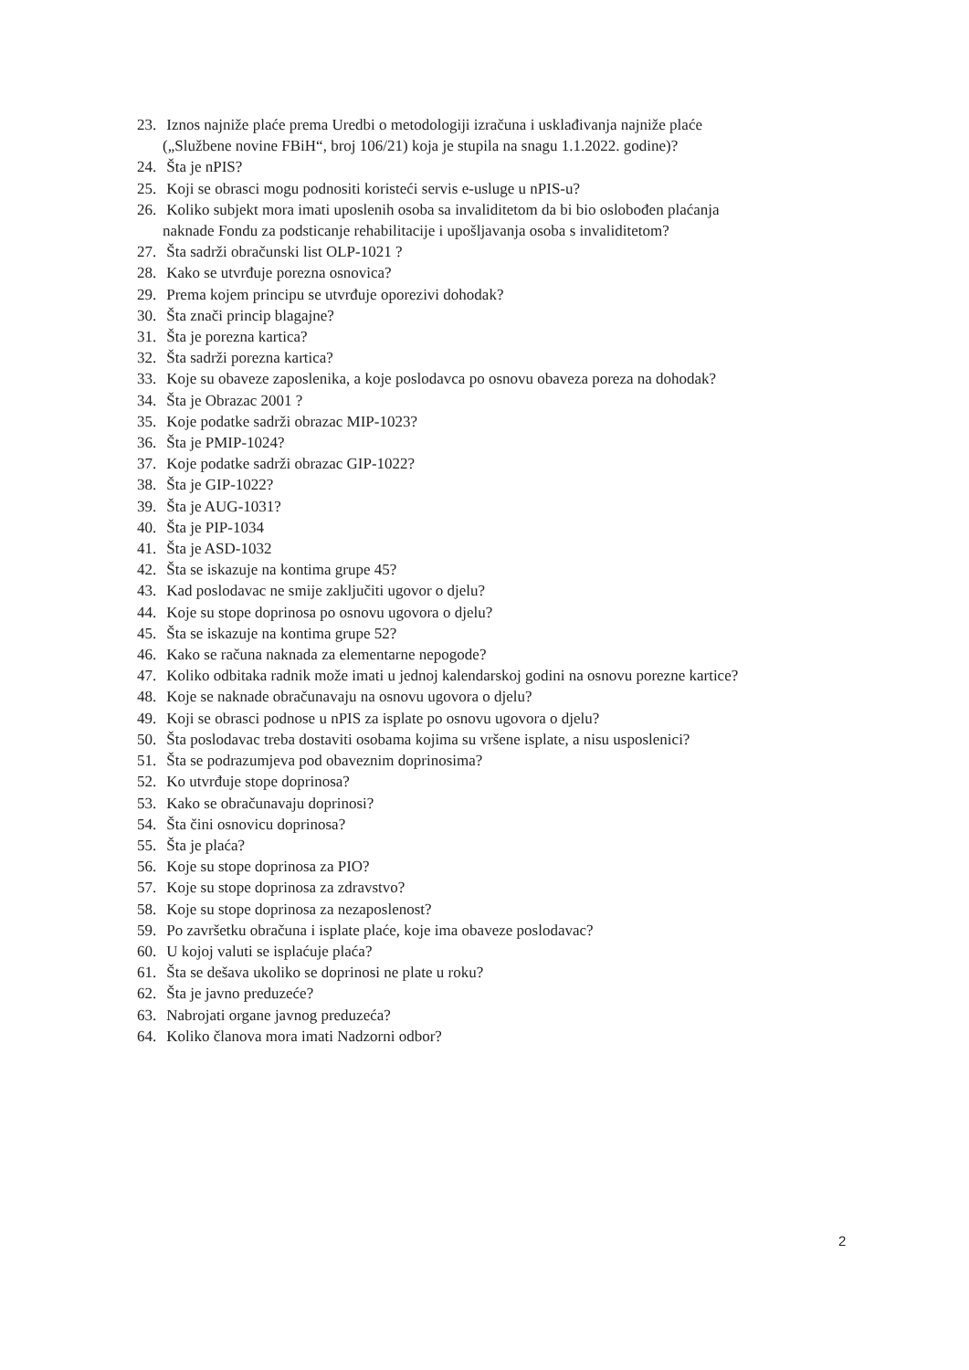23. Iznos najniže plaće prema Uredbi o metodologiji izračuna i usklađivanja najniže plaće
(„Službene novine FBiH“, broj 106/21) koja je stupila na snagu 1.1.2022. godine)?
24. Šta je nPIS?
25. Koji se obrasci mogu podnositi koristeći servis e-usluge u nPIS-u?
26. Koliko subjekt mora imati uposlenih osoba sa invaliditetom da bi bio oslobođen plaćanja
naknade Fondu za podsticanje rehabilitacije i upošljavanja osoba s invaliditetom?
27. Šta sadrži obračunski list OLP-1021 ?
28. Kako se utvrđuje porezna osnovica?
29. Prema kojem principu se utvrđuje oporezivi dohodak?
30. Šta znači princip blagajne?
31. Šta je porezna kartica?
32. Šta sadrži porezna kartica?
33. Koje su obaveze zaposlenika, a koje poslodavca po osnovu obaveza poreza na dohodak?
34. Šta je Obrazac 2001 ?
35. Koje podatke sadrži obrazac MIP-1023?
36. Šta je PMIP-1024?
37. Koje podatke sadrži obrazac GIP-1022?
38. Šta je GIP-1022?
39. Šta je AUG-1031?
40. Šta je PIP-1034
41. Šta je ASD-1032
42. Šta se iskazuje na kontima grupe 45?
43. Kad poslodavac ne smije zaključiti ugovor o djelu?
44. Koje su stope doprinosa po osnovu ugovora o djelu?
45. Šta se iskazuje na kontima grupe 52?
46. Kako se računa naknada za elementarne nepogode?
47. Koliko odbitaka radnik može imati u jednoj kalendarskoj godini na osnovu porezne kartice?
48. Koje se naknade obračunavaju na osnovu ugovora o djelu?
49. Koji se obrasci podnose u nPIS za isplate po osnovu ugovora o djelu?
50. Šta poslodavac treba dostaviti osobama kojima su vršene isplate, a nisu usposlenici?
51. Šta se podrazumjeva pod obaveznim doprinosima?
52. Ko utvrđuje stope doprinosa?
53. Kako se obračunavaju doprinosi?
54. Šta čini osnovicu doprinosa?
55. Šta je plaća?
56. Koje su stope doprinosa za PIO?
57. Koje su stope doprinosa za zdravstvo?
58. Koje su stope doprinosa za nezaposlenost?
59. Po završetku obračuna i isplate plaće, koje ima obaveze poslodavac?
60. U kojoj valuti se isplaćuje plaća?
61. Šta se dešava ukoliko se doprinosi ne plate u roku?
62. Šta je javno preduzeće?
63. Nabrojati organe javnog preduzeća?
64. Koliko članova mora imati Nadzorni odbor?
2